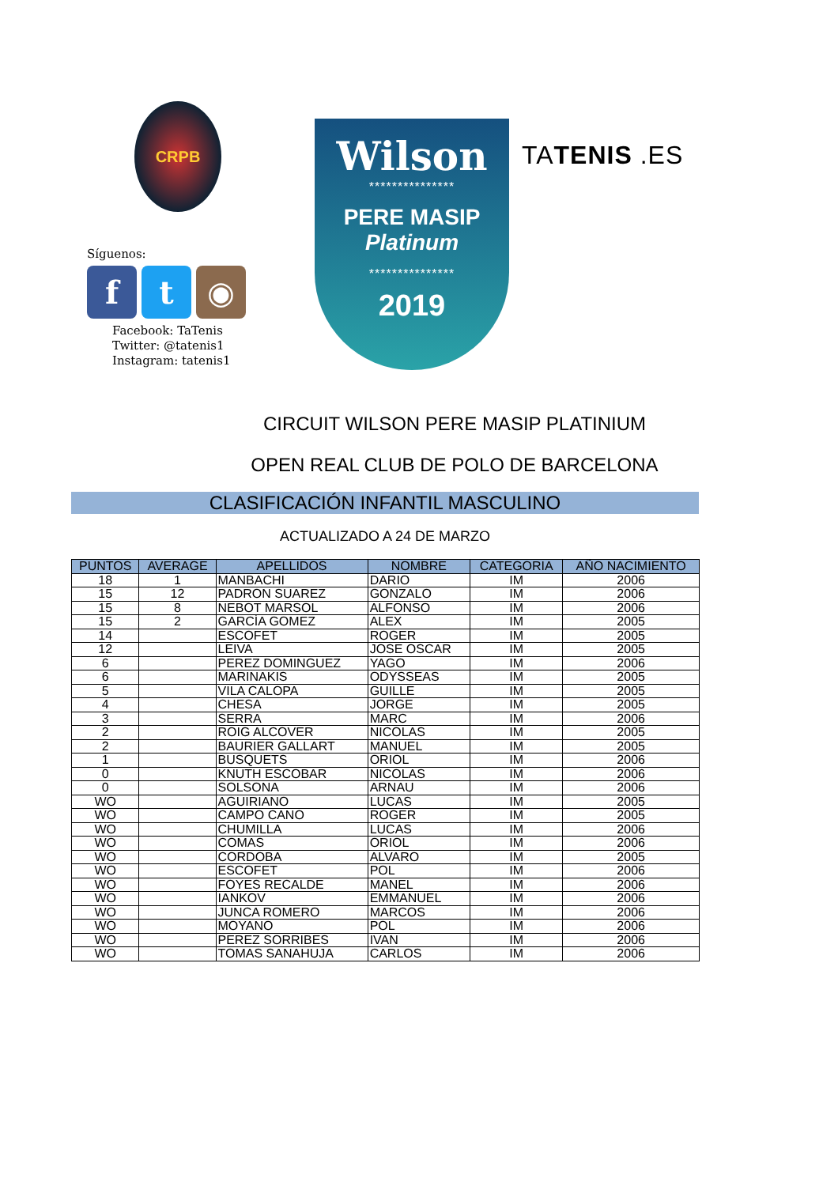CRPB
Síguenos:
f t ◉
Facebook: TaTenis
Twitter: @tatenis1
Instagram: tatenis1
Wilson
***************
PERE MASIP
Platinum
***************
2019
TATENIS .ES
CIRCUIT WILSON PERE MASIP PLATINIUM
OPEN REAL CLUB DE POLO DE BARCELONA
CLASIFICACIÓN INFANTIL MASCULINO
ACTUALIZADO A 24 DE MARZO
| PUNTOS | AVERAGE | APELLIDOS | NOMBRE | CATEGORIA | AÑO NACIMIENTO |
| --- | --- | --- | --- | --- | --- |
| 18 | 1 | MANBACHI | DARIO | IM | 2006 |
| 15 | 12 | PADRON SUAREZ | GONZALO | IM | 2006 |
| 15 | 8 | NEBOT MARSOL | ALFONSO | IM | 2006 |
| 15 | 2 | GARCÍA GOMEZ | ALEX | IM | 2005 |
| 14 | | ESCOFET | ROGER | IM | 2005 |
| 12 | | LEIVA | JOSE OSCAR | IM | 2005 |
| 6 | | PEREZ DOMINGUEZ | YAGO | IM | 2006 |
| 6 | | MARINAKIS | ODYSSEAS | IM | 2005 |
| 5 | | VILA CALOPA | GUILLE | IM | 2005 |
| 4 | | CHESA | JORGE | IM | 2005 |
| 3 | | SERRA | MARC | IM | 2006 |
| 2 | | ROIG ALCOVER | NICOLAS | IM | 2005 |
| 2 | | BAURIER GALLART | MANUEL | IM | 2005 |
| 1 | | BUSQUETS | ORIOL | IM | 2006 |
| 0 | | KNUTH ESCOBAR | NICOLAS | IM | 2006 |
| 0 | | SOLSONA | ARNAU | IM | 2006 |
| WO | | AGUIRIANO | LUCAS | IM | 2005 |
| WO | | CAMPO CANO | ROGER | IM | 2005 |
| WO | | CHUMILLA | LUCAS | IM | 2006 |
| WO | | COMAS | ORIOL | IM | 2006 |
| WO | | CORDOBA | ALVARO | IM | 2005 |
| WO | | ESCOFET | POL | IM | 2006 |
| WO | | FOYES RECALDE | MANEL | IM | 2006 |
| WO | | IANKOV | EMMANUEL | IM | 2006 |
| WO | | JUNCA ROMERO | MARCOS | IM | 2006 |
| WO | | MOYANO | POL | IM | 2006 |
| WO | | PEREZ SORRIBES | IVAN | IM | 2006 |
| WO | | TOMAS SANAHUJA | CARLOS | IM | 2006 |